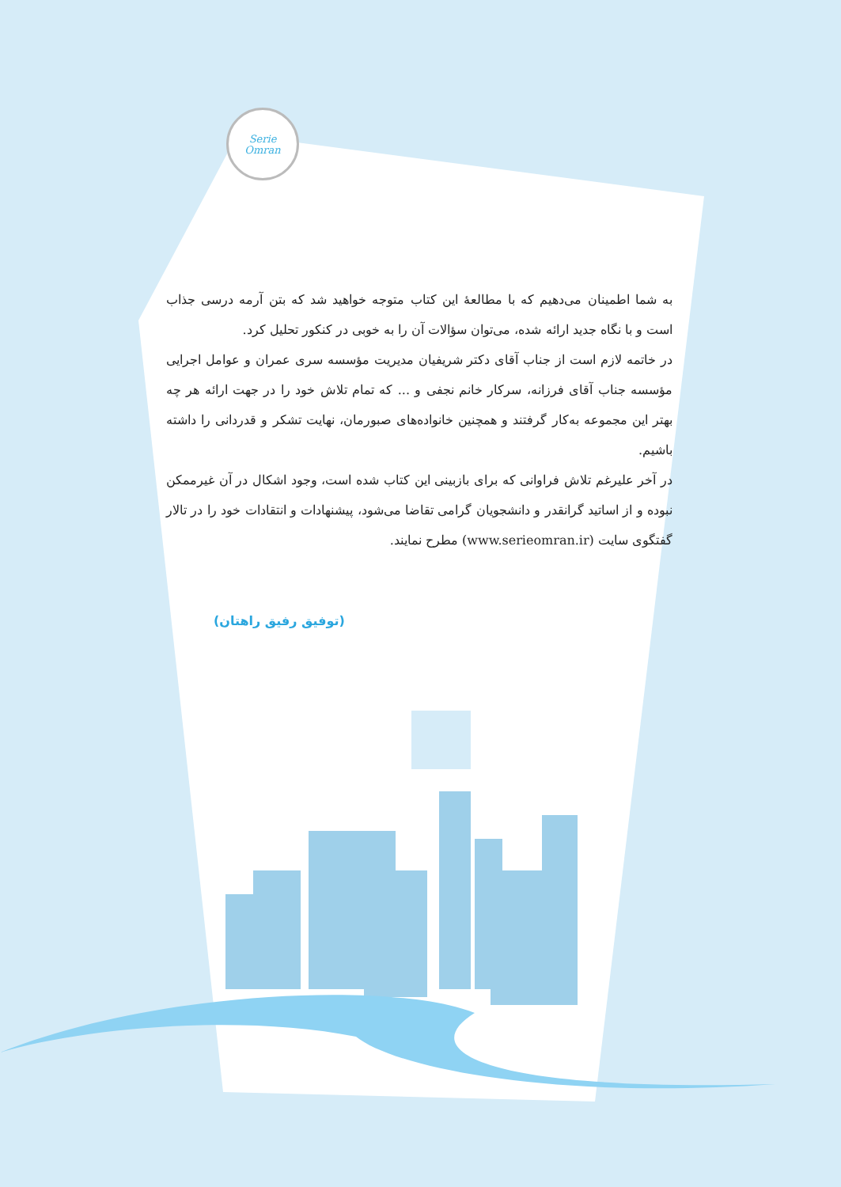Serie
Omran
به شما اطمینان می‌دهیم که با مطالعهٔ این کتاب متوجه خواهید شد که بتن آرمه درسی جذاب است و با نگاه جدید ارائه شده، می‌توان سؤالات آن را به خوبی در کنکور تحلیل کرد.
در خاتمه لازم است از جناب آقای دکتر شریفیان مدیریت مؤسسه سری عمران و عوامل اجرایی مؤسسه جناب آقای فرزانه، سرکار خانم نجفی و ... که تمام تلاش خود را در جهت ارائه هر چه بهتر این مجموعه به‌کار گرفتند و همچنین خانواده‌های صبورمان، نهایت تشکر و قدردانی را داشته باشیم.
در آخر علیرغم تلاش فراوانی که برای بازبینی این کتاب شده است، وجود اشکال در آن غیرممکن نبوده و از اساتید گرانقدر و دانشجویان گرامی تقاضا می‌شود، پیشنهادات و انتقادات خود را در تالار گفتگوی سایت (www.serieomran.ir) مطرح نمایند.
(توفیق رفیق راهتان)